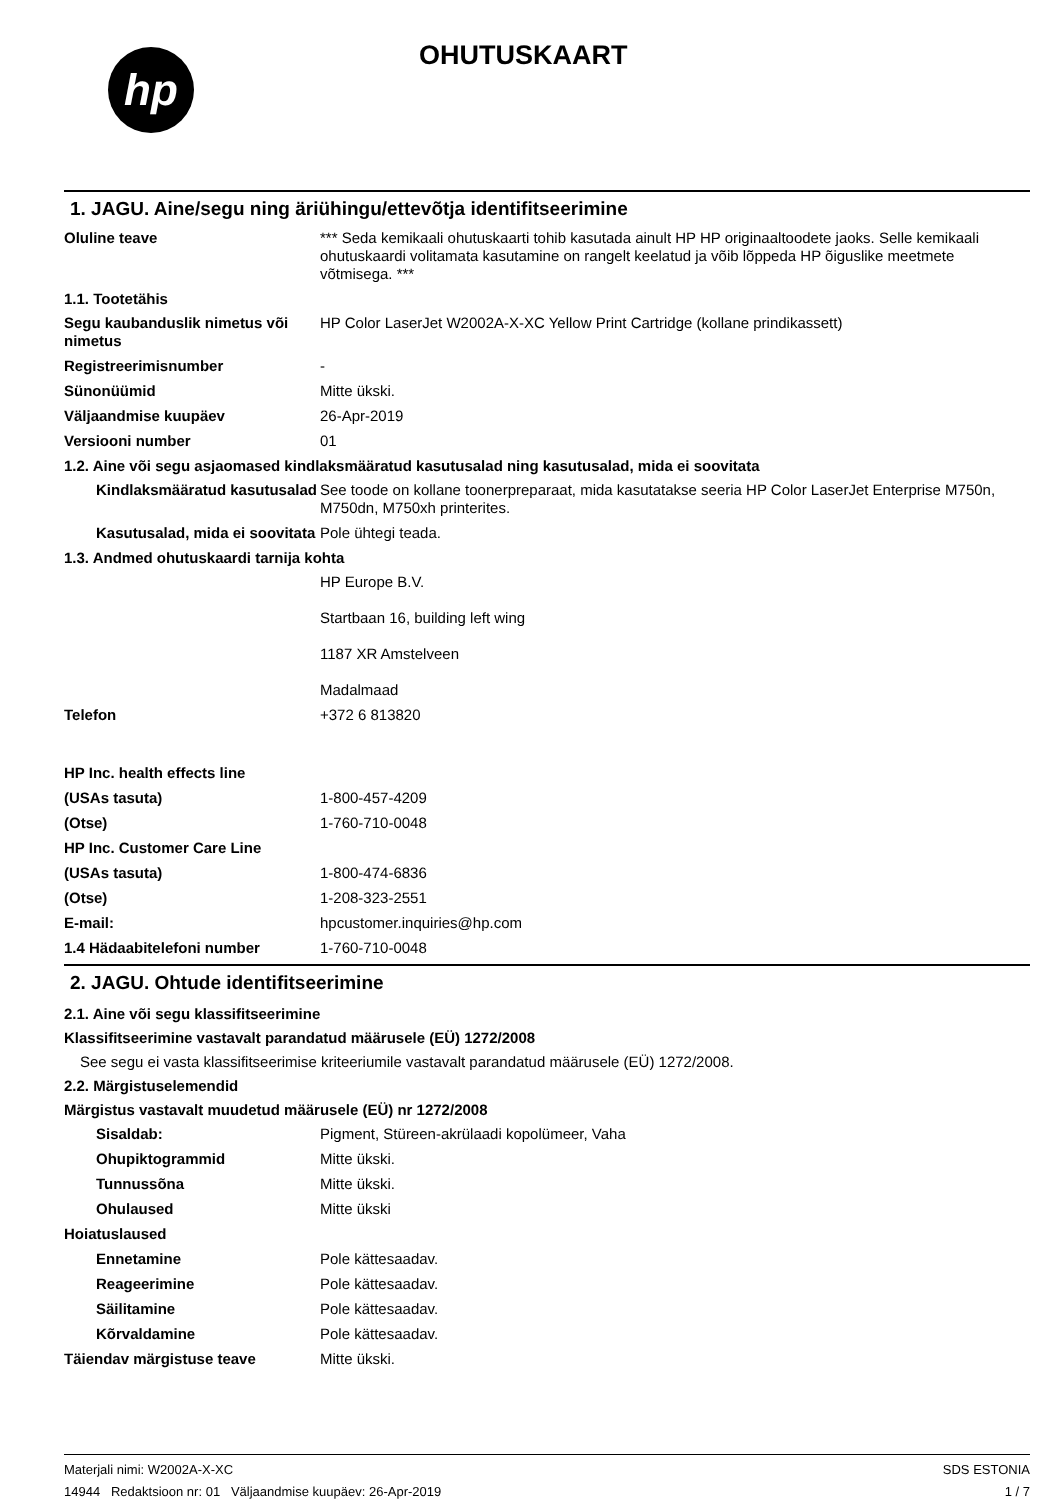hp
OHUTUSKAART
1. JAGU. Aine/segu ning äriühingu/ettevõtja identifitseerimine
Oluline teave *** Seda kemikaali ohutuskaarti tohib kasutada ainult HP HP originaaltoodete jaoks. Selle kemikaali ohutuskaardi volitamata kasutamine on rangelt keelatud ja võib lõppeda HP õiguslike meetmete võtmisega. ***
1.1. Tootetähis
Segu kaubanduslik nimetus või nimetus
HP Color LaserJet W2002A-X-XC Yellow Print Cartridge (kollane prindikassett)
Registreerimisnumber -
Sünonüümid Mitte ükski.
Väljaandmise kuupäev 26-Apr-2019
Versiooni number 01
1.2. Aine või segu asjaomased kindlaksmääratud kasutusalad ning kasutusalad, mida ei soovitata
Kindlaksmääratud kasutusalad
See toode on kollane toonerpreparaat, mida kasutatakse seeria HP Color LaserJet Enterprise M750n, M750dn, M750xh printerites.
Kasutusalad, mida ei soovitata
Pole ühtegi teada.
1.3. Andmed ohutuskaardi tarnija kohta
HP Europe B.V.
Startbaan 16, building left wing
1187 XR Amstelveen
Madalmaad
Telefon +372 6 813820
HP Inc. health effects line
(USAs tasuta) 1-800-457-4209
(Otse) 1-760-710-0048
HP Inc. Customer Care Line
(USAs tasuta) 1-800-474-6836
(Otse) 1-208-323-2551
E-mail: hpcustomer.inquiries@hp.com
1.4 Hädaabitelefoni number 1-760-710-0048
2. JAGU. Ohtude identifitseerimine
2.1. Aine või segu klassifitseerimine
Klassifitseerimine vastavalt parandatud määrusele (EÜ) 1272/2008
See segu ei vasta klassifitseerimise kriteeriumile vastavalt parandatud määrusele (EÜ) 1272/2008.
2.2. Märgistuselemendid
Märgistus vastavalt muudetud määrusele (EÜ) nr 1272/2008
Sisaldab: Pigment, Stüreen-akrülaadi kopolümeer, Vaha
Ohupiktogrammid Mitte ükski.
Tunnussõna Mitte ükski.
Ohulaused Mitte ükski
Hoiatuslaused
Ennetamine Pole kättesaadav.
Reageerimine Pole kättesaadav.
Säilitamine Pole kättesaadav.
Kõrvaldamine Pole kättesaadav.
Täiendav märgistuse teave Mitte ükski.
Materjali nimi: W2002A-X-XC
14944 Redaktsioon nr: 01 Väljaandmise kuupäev: 26-Apr-2019
SDS ESTONIA
1 / 7